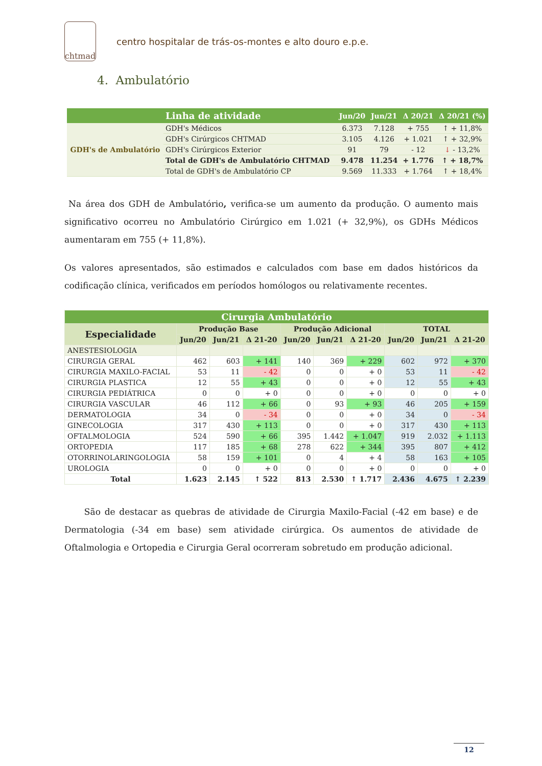chtmad
centro hospitalar de trás-os-montes e alto douro e.p.e.
4. Ambulatório
| | Linha de atividade | Jun/20 | Jun/21 | Δ 20/21 | Δ 20/21 (%) |
| --- | --- | --- | --- | --- | --- |
| GDH's de Ambulatório | GDH's Médicos | 6.373 | 7.128 | + 755 | ↑ + 11,8% |
| | GDH's Cirúrgicos CHTMAD | 3.105 | 4.126 | + 1.021 | ↑ + 32,9% |
| | GDH's Cirúrgicos Exterior | 91 | 79 | - 12 | ↓ - 13,2% |
| | Total de GDH's de Ambulatório CHTMAD | 9.478 | 11.254 | + 1.776 | ↑ + 18,7% |
| | Total de GDH's de Ambulatório CP | 9.569 | 11.333 | + 1.764 | ↑ + 18,4% |
Na área dos GDH de Ambulatório, verifica-se um aumento da produção. O aumento mais significativo ocorreu no Ambulatório Cirúrgico em 1.021 (+ 32,9%), os GDHs Médicos aumentaram em 755 (+ 11,8%).
Os valores apresentados, são estimados e calculados com base em dados históricos da codificação clínica, verificados em períodos homólogos ou relativamente recentes.
| Cirurgia Ambulatório | | | | | | | | | |
| --- | --- | --- | --- | --- | --- | --- | --- | --- | --- |
| Especialidade | Produção Base | | | Produção Adicional | | | TOTAL | | |
| | Jun/20 | Jun/21 | Δ 21-20 | Jun/20 | Jun/21 | Δ 21-20 | Jun/20 | Jun/21 | Δ 21-20 |
| ANESTESIOLOGIA | | | | | | | | | |
| CIRURGIA GERAL | 462 | 603 | + 141 | 140 | 369 | + 229 | 602 | 972 | + 370 |
| CIRURGIA MAXILO-FACIAL | 53 | 11 | - 42 | 0 | 0 | + 0 | 53 | 11 | - 42 |
| CIRURGIA PLASTICA | 12 | 55 | + 43 | 0 | 0 | + 0 | 12 | 55 | + 43 |
| CIRURGIA PEDIÁTRICA | 0 | 0 | + 0 | 0 | 0 | + 0 | 0 | 0 | + 0 |
| CIRURGIA VASCULAR | 46 | 112 | + 66 | 0 | 93 | + 93 | 46 | 205 | + 159 |
| DERMATOLOGIA | 34 | 0 | - 34 | 0 | 0 | + 0 | 34 | 0 | - 34 |
| GINECOLOGIA | 317 | 430 | + 113 | 0 | 0 | + 0 | 317 | 430 | + 113 |
| OFTALMOLOGIA | 524 | 590 | + 66 | 395 | 1.442 | + 1.047 | 919 | 2.032 | + 1.113 |
| ORTOPEDIA | 117 | 185 | + 68 | 278 | 622 | + 344 | 395 | 807 | + 412 |
| OTORRINOLARINGOLOGIA | 58 | 159 | + 101 | 0 | 4 | + 4 | 58 | 163 | + 105 |
| UROLOGIA | 0 | 0 | + 0 | 0 | 0 | + 0 | 0 | 0 | + 0 |
| Total | 1.623 | 2.145 | ↑ 522 | 813 | 2.530 | ↑ 1.717 | 2.436 | 4.675 | ↑ 2.239 |
São de destacar as quebras de atividade de Cirurgia Maxilo-Facial (-42 em base) e de Dermatologia (-34 em base) sem atividade cirúrgica. Os aumentos de atividade de Oftalmologia e Ortopedia e Cirurgia Geral ocorreram sobretudo em produção adicional.
12